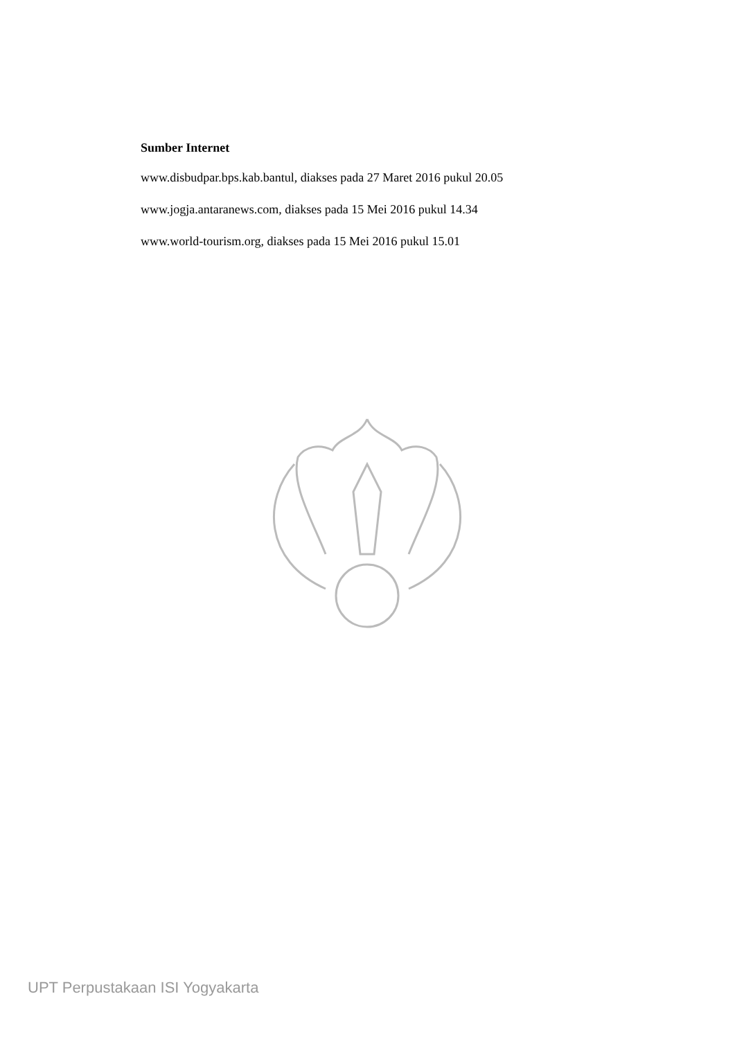Sumber Internet
www.disbudpar.bps.kab.bantul, diakses pada 27 Maret 2016 pukul 20.05
www.jogja.antaranews.com, diakses pada 15 Mei 2016 pukul 14.34
www.world-tourism.org, diakses pada 15 Mei 2016 pukul 15.01
UPT Perpustakaan ISI Yogyakarta